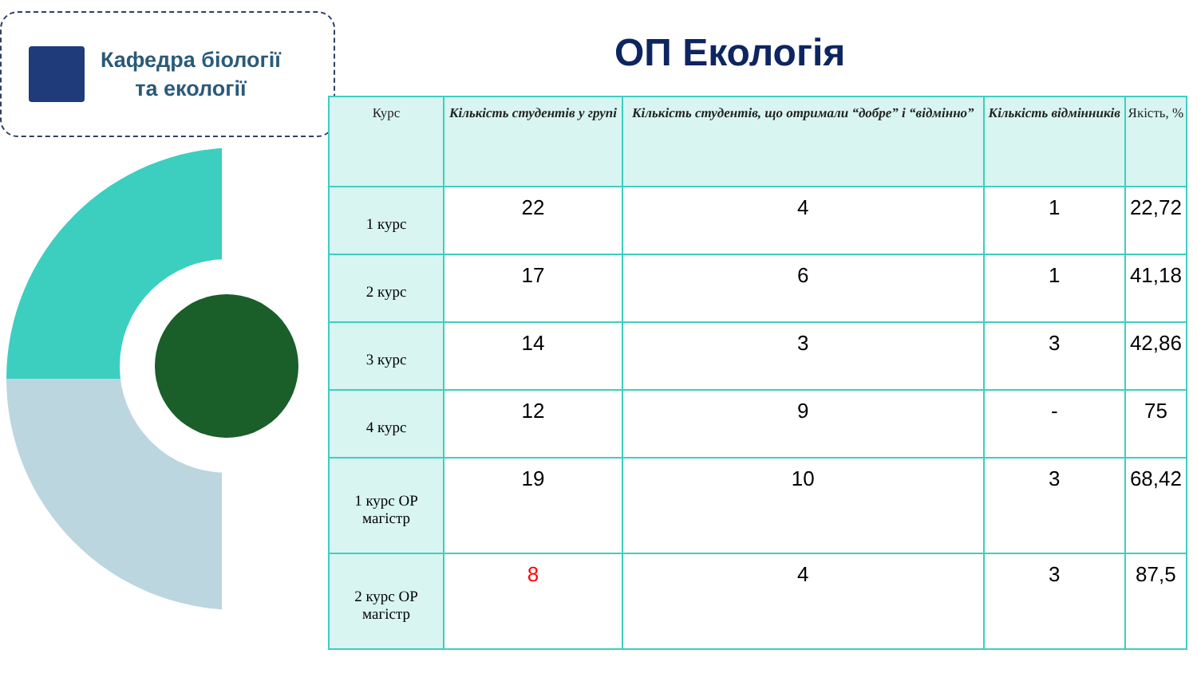Кафедра біології
та екології
ОП Екологія
| Курс | Кількість студентів у групі | Кількість студентів, що отримали “добре” і “відмінно” | Кількість відмінників | Якість, % |
| --- | --- | --- | --- | --- |
| 1 курс | 22 | 4 | 1 | 22,72 |
| 2 курс | 17 | 6 | 1 | 41,18 |
| 3 курс | 14 | 3 | 3 | 42,86 |
| 4 курс | 12 | 9 | - | 75 |
| 1 курс ОР магістр | 19 | 10 | 3 | 68,42 |
| 2 курс ОР магістр | 8 | 4 | 3 | 87,5 |